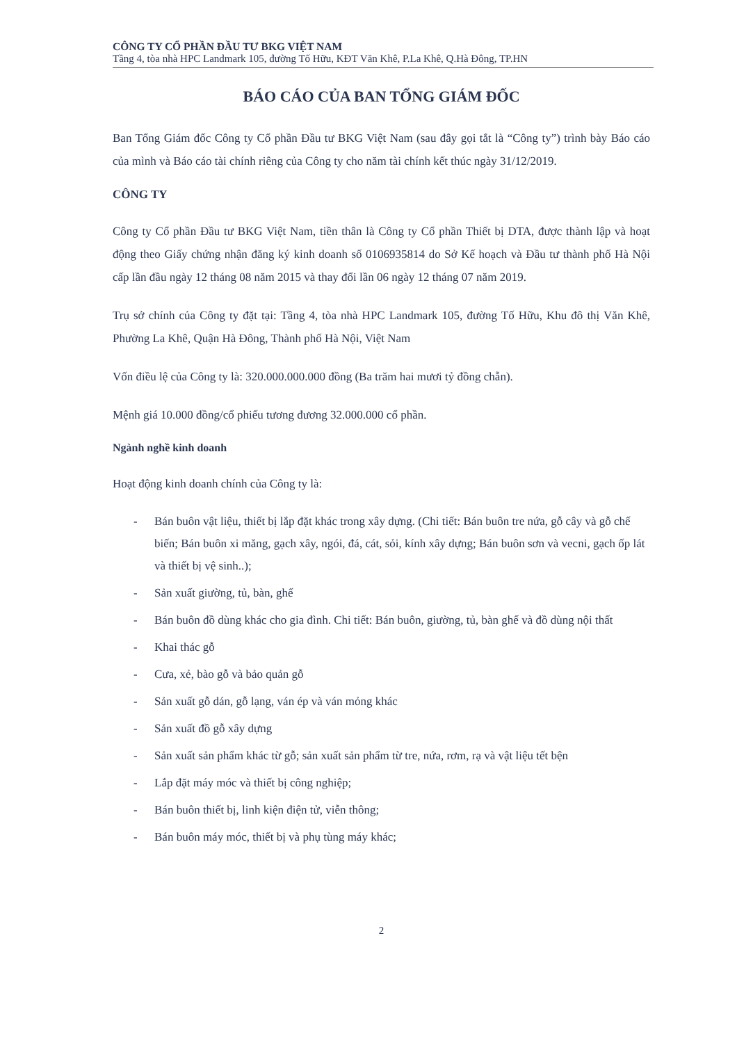CÔNG TY CỔ PHẦN ĐẦU TƯ BKG VIỆT NAM
Tầng 4, tòa nhà HPC Landmark 105, đường Tố Hữu, KĐT Văn Khê, P.La Khê, Q.Hà Đông, TP.HN
BÁO CÁO CỦA BAN TỔNG GIÁM ĐỐC
Ban Tổng Giám đốc Công ty Cổ phần Đầu tư BKG Việt Nam (sau đây gọi tắt là “Công ty”) trình bày Báo cáo của mình và Báo cáo tài chính riêng của Công ty cho năm tài chính kết thúc ngày 31/12/2019.
CÔNG TY
Công ty Cổ phần Đầu tư BKG Việt Nam, tiền thân là Công ty Cổ phần Thiết bị DTA, được thành lập và hoạt động theo Giấy chứng nhận đăng ký kinh doanh số 0106935814 do Sở Kế hoạch và Đầu tư thành phố Hà Nội cấp lần đầu ngày 12 tháng 08 năm 2015 và thay đổi lần 06 ngày 12 tháng 07 năm 2019.
Trụ sở chính của Công ty đặt tại: Tầng 4, tòa nhà HPC Landmark 105, đường Tố Hữu, Khu đô thị Văn Khê, Phường La Khê, Quận Hà Đông, Thành phố Hà Nội, Việt Nam
Vốn điều lệ của Công ty là: 320.000.000.000 đồng (Ba trăm hai mươi tỷ đồng chẵn).
Mệnh giá 10.000 đồng/cổ phiếu tương đương 32.000.000 cổ phần.
Ngành nghề kinh doanh
Hoạt động kinh doanh chính của Công ty là:
- Bán buôn vật liệu, thiết bị lắp đặt khác trong xây dựng. (Chi tiết: Bán buôn tre nứa, gỗ cây và gỗ chế biến; Bán buôn xi măng, gạch xây, ngói, đá, cát, sỏi, kính xây dựng; Bán buôn sơn và vecni, gạch ốp lát và thiết bị vệ sinh..);
- Sản xuất giường, tủ, bàn, ghế
- Bán buôn đồ dùng khác cho gia đình. Chi tiết: Bán buôn, giường, tủ, bàn ghế và đồ dùng nội thất
- Khai thác gỗ
- Cưa, xẻ, bào gỗ và bảo quản gỗ
- Sản xuất gỗ dán, gỗ lạng, ván ép và ván mỏng khác
- Sản xuất đồ gỗ xây dựng
- Sản xuất sản phẩm khác từ gỗ; sản xuất sản phẩm từ tre, nứa, rơm, rạ và vật liệu tết bện
- Lắp đặt máy móc và thiết bị công nghiệp;
- Bán buôn thiết bị, linh kiện điện tử, viễn thông;
- Bán buôn máy móc, thiết bị và phụ tùng máy khác;
2